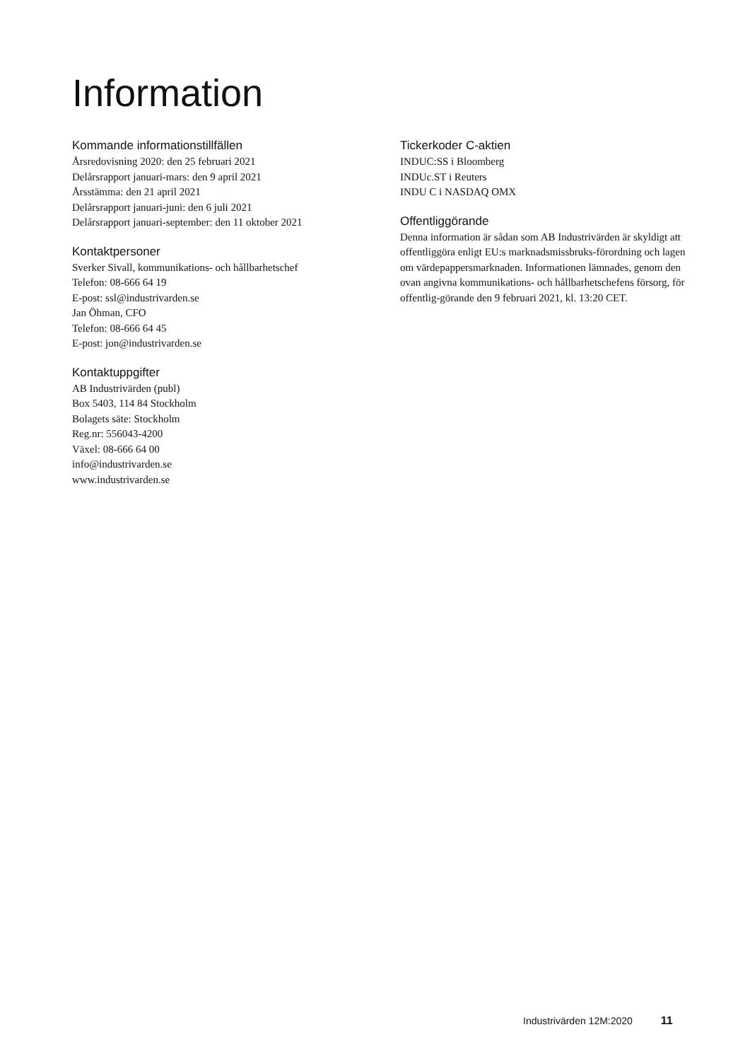Information
Kommande informationstillfällen
Årsredovisning 2020: den 25 februari 2021
Delårsrapport januari-mars: den 9 april 2021
Årsstämma: den 21 april 2021
Delårsrapport januari-juni: den 6 juli 2021
Delårsrapport januari-september: den 11 oktober 2021
Kontaktpersoner
Sverker Sivall, kommunikations- och hållbarhetschef
Telefon: 08-666 64 19
E-post: ssl@industrivarden.se
Jan Öhman, CFO
Telefon: 08-666 64 45
E-post: jon@industrivarden.se
Kontaktuppgifter
AB Industrivärden (publ)
Box 5403, 114 84 Stockholm
Bolagets säte: Stockholm
Reg.nr: 556043-4200
Växel: 08-666 64 00
info@industrivarden.se
www.industrivarden.se
Tickerkoder C-aktien
INDUC:SS i Bloomberg
INDUc.ST i Reuters
INDU C i NASDAQ OMX
Offentliggörande
Denna information är sådan som AB Industrivärden är skyldigt att offentliggöra enligt EU:s marknadsmissbruks-förordning och lagen om värdepappersmarknaden. Informationen lämnades, genom den ovan angivna kommunikations- och hållbarhetschefens försorg, för offentlig-görande den 9 februari 2021, kl. 13:20 CET.
Industrivärden 12M:2020 11